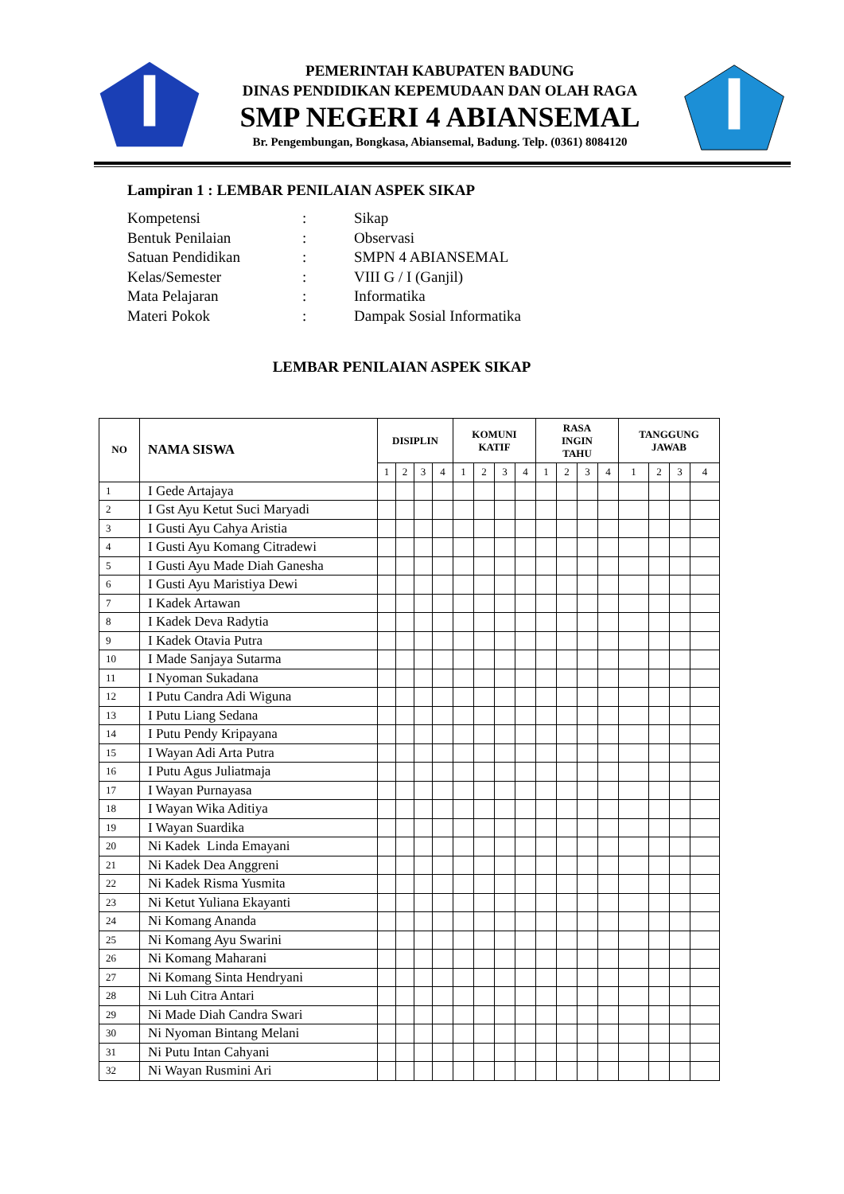PEMERINTAH KABUPATEN BADUNG
DINAS PENDIDIKAN KEPEMUDAAN DAN OLAH RAGA
SMP NEGERI 4 ABIANSEMAL
Br. Pengembungan, Bongkasa, Abiansemal, Badung. Telp. (0361) 8084120
Lampiran 1 : LEMBAR PENILAIAN ASPEK SIKAP
| Kompetensi | : | Sikap |
| Bentuk Penilaian | : | Observasi |
| Satuan Pendidikan | : | SMPN 4 ABIANSEMAL |
| Kelas/Semester | : | VIII G / I (Ganjil) |
| Mata Pelajaran | : | Informatika |
| Materi Pokok | : | Dampak Sosial Informatika |
LEMBAR PENILAIAN ASPEK SIKAP
| NO | NAMA SISWA | DISIPLIN | | | | KOMUNI KATIF | | | | RASA INGIN TAHU | | | | TANGGUNG JAWAB | | | |
| --- | --- | --- | --- | --- | --- | --- | --- | --- | --- | --- | --- | --- | --- | --- | --- | --- | --- |
| | | 1 | 2 | 3 | 4 | 1 | 2 | 3 | 4 | 1 | 2 | 3 | 4 | 1 | 2 | 3 | 4 |
| 1 | I Gede Artajaya | | | | | | | | | | | | | | | | |
| 2 | I Gst Ayu Ketut Suci Maryadi | | | | | | | | | | | | | | | | |
| 3 | I Gusti Ayu Cahya Aristia | | | | | | | | | | | | | | | | |
| 4 | I Gusti Ayu Komang Citradewi | | | | | | | | | | | | | | | | |
| 5 | I Gusti Ayu Made Diah Ganesha | | | | | | | | | | | | | | | | |
| 6 | I Gusti Ayu Maristiya Dewi | | | | | | | | | | | | | | | | |
| 7 | I Kadek Artawan | | | | | | | | | | | | | | | | |
| 8 | I Kadek Deva Radytia | | | | | | | | | | | | | | | | |
| 9 | I Kadek Otavia Putra | | | | | | | | | | | | | | | | |
| 10 | I Made Sanjaya Sutarma | | | | | | | | | | | | | | | | |
| 11 | I Nyoman Sukadana | | | | | | | | | | | | | | | | |
| 12 | I Putu Candra Adi Wiguna | | | | | | | | | | | | | | | | |
| 13 | I Putu Liang Sedana | | | | | | | | | | | | | | | | |
| 14 | I Putu Pendy Kripayana | | | | | | | | | | | | | | | | |
| 15 | I Wayan Adi Arta Putra | | | | | | | | | | | | | | | | |
| 16 | I Putu Agus Juliatmaja | | | | | | | | | | | | | | | | |
| 17 | I Wayan Purnayasa | | | | | | | | | | | | | | | | |
| 18 | I Wayan Wika Aditiya | | | | | | | | | | | | | | | | |
| 19 | I Wayan Suardika | | | | | | | | | | | | | | | | |
| 20 | Ni Kadek Linda Emayani | | | | | | | | | | | | | | | | |
| 21 | Ni Kadek Dea Anggreni | | | | | | | | | | | | | | | | |
| 22 | Ni Kadek Risma Yusmita | | | | | | | | | | | | | | | | |
| 23 | Ni Ketut Yuliana Ekayanti | | | | | | | | | | | | | | | | |
| 24 | Ni Komang Ananda | | | | | | | | | | | | | | | | |
| 25 | Ni Komang Ayu Swarini | | | | | | | | | | | | | | | | |
| 26 | Ni Komang Maharani | | | | | | | | | | | | | | | | |
| 27 | Ni Komang Sinta Hendryani | | | | | | | | | | | | | | | | |
| 28 | Ni Luh Citra Antari | | | | | | | | | | | | | | | | |
| 29 | Ni Made Diah Candra Swari | | | | | | | | | | | | | | | | |
| 30 | Ni Nyoman Bintang Melani | | | | | | | | | | | | | | | | |
| 31 | Ni Putu Intan Cahyani | | | | | | | | | | | | | | | | |
| 32 | Ni Wayan Rusmini Ari | | | | | | | | | | | | | | | | |